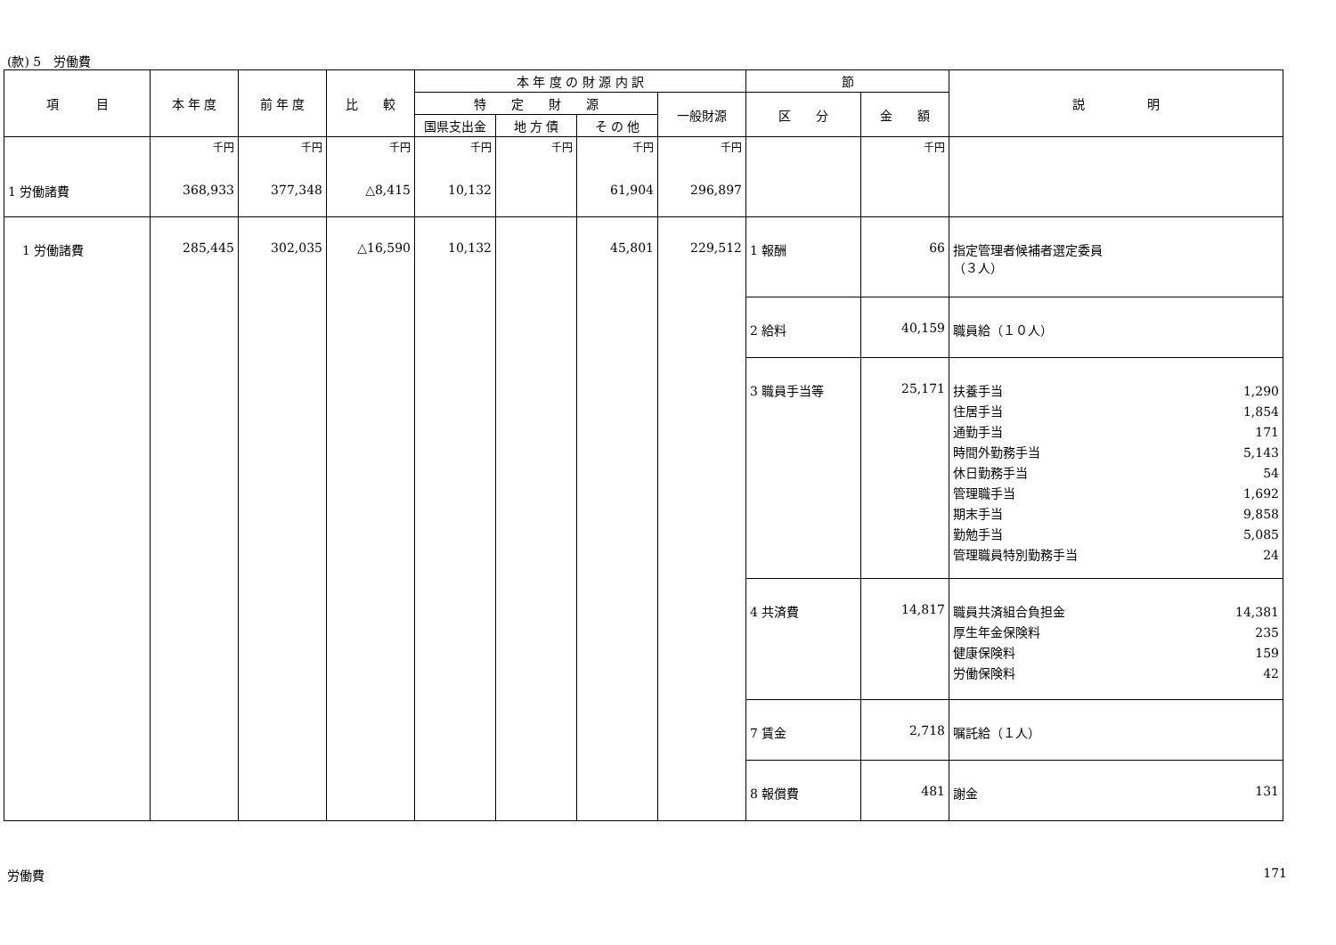(款) 5　労働費
| 項 目 | 本 年 度 | 前 年 度 | 比 較 | 本 年 度 の 財 源 内 訳 | | | | 節 | | 説 明 |
| --- | --- | --- | --- | --- | --- | --- | --- | --- | --- | --- |
| | | | | 特 定 財 源 | | | 一般財源 | 区 分 | 金 額 | |
| | | | | 国県支出金 | 地 方 債 | そ の 他 | | | | |
| 1 労働諸費 | 千円 368,933 | 千円 377,348 | 千円 △8,415 | 千円 10,132 | 千円 | 千円 61,904 | 千円 296,897 | | 千円 | |
| 1 労働諸費 | 285,445 | 302,035 | △16,590 | 10,132 | | 45,801 | 229,512 | 1 報酬 | 66 | 指定管理者候補者選定委員 （３人） |
| | | | | | | | | 2 給料 | 40,159 | 職員給（１０人） |
| | | | | | | | | 3 職員手当等 | 25,171 | 扶養手当 1,290 住居手当 1,854 通勤手当 171 時間外勤務手当 5,143 休日勤務手当 54 管理職手当 1,692 期末手当 9,858 勤勉手当 5,085 管理職員特別勤務手当 24 |
| | | | | | | | | 4 共済費 | 14,817 | 職員共済組合負担金 14,381 厚生年金保険料 235 健康保険料 159 労働保険料 42 |
| | | | | | | | | 7 賃金 | 2,718 | 嘱託給（１人） |
| | | | | | | | | 8 報償費 | 481 | 謝金 131 |
労働費 171